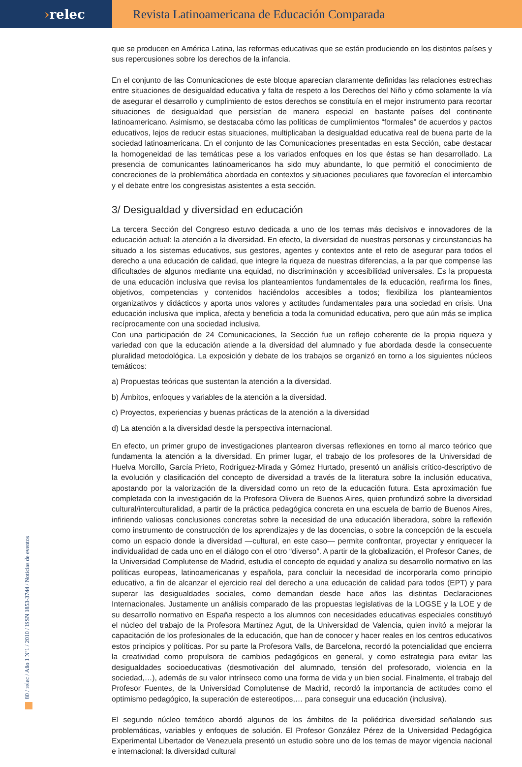› relec Revista Latinoamericana de Educación Comparada
que se producen en América Latina, las reformas educativas que se están produciendo en los distintos países y sus repercusiones sobre los derechos de la infancia.
En el conjunto de las Comunicaciones de este bloque aparecían claramente definidas las relaciones estrechas entre situaciones de desigualdad educativa y falta de respeto a los Derechos del Niño y cómo solamente la vía de asegurar el desarrollo y cumplimiento de estos derechos se constituía en el mejor instrumento para recortar situaciones de desigualdad que persistían de manera especial en bastante países del continente latinoamericano. Asimismo, se destacaba cómo las políticas de cumplimientos “formales” de acuerdos y pactos educativos, lejos de reducir estas situaciones, multiplicaban la desigualdad educativa real de buena parte de la sociedad latinoamericana. En el conjunto de las Comunicaciones presentadas en esta Sección, cabe destacar la homogeneidad de las temáticas pese a los variados enfoques en los que éstas se han desarrollado. La presencia de comunicantes latinoamericanos ha sido muy abundante, lo que permitió el conocimiento de concreciones de la problemática abordada en contextos y situaciones peculiares que favorecían el intercambio y el debate entre los congresistas asistentes a esta sección.
3/ Desigualdad y diversidad en educación
La tercera Sección del Congreso estuvo dedicada a uno de los temas más decisivos e innovadores de la educación actual: la atención a la diversidad. En efecto, la diversidad de nuestras personas y circunstancias ha situado a los sistemas educativos, sus gestores, agentes y contextos ante el reto de asegurar para todos el derecho a una educación de calidad, que integre la riqueza de nuestras diferencias, a la par que compense las dificultades de algunos mediante una equidad, no discriminación y accesibilidad universales. Es la propuesta de una educación inclusiva que revisa los planteamientos fundamentales de la educación, reafirma los fines, objetivos, competencias y contenidos haciéndolos accesibles a todos; flexibiliza los planteamientos organizativos y didácticos y aporta unos valores y actitudes fundamentales para una sociedad en crisis. Una educación inclusiva que implica, afecta y beneficia a toda la comunidad educativa, pero que aún más se implica recíprocamente con una sociedad inclusiva.
Con una participación de 24 Comunicaciones, la Sección fue un reflejo coherente de la propia riqueza y variedad con que la educación atiende a la diversidad del alumnado y fue abordada desde la consecuente pluralidad metodológica. La exposición y debate de los trabajos se organizó en torno a los siguientes núcleos temáticos:
a) Propuestas teóricas que sustentan la atención a la diversidad.
b) Ámbitos, enfoques y variables de la atención a la diversidad.
c) Proyectos, experiencias y buenas prácticas de la atención a la diversidad
d) La atención a la diversidad desde la perspectiva internacional.
En efecto, un primer grupo de investigaciones plantearon diversas reflexiones en torno al marco teórico que fundamenta la atención a la diversidad. En primer lugar, el trabajo de los profesores de la Universidad de Huelva Morcillo, García Prieto, Rodríguez-Mirada y Gómez Hurtado, presentó un análisis crítico-descriptivo de la evolución y clasificación del concepto de diversidad a través de la literatura sobre la inclusión educativa, apostando por la valorización de la diversidad como un reto de la educación futura. Esta aproximación fue completada con la investigación de la Profesora Olivera de Buenos Aires, quien profundizó sobre la diversidad cultural/interculturalidad, a partir de la práctica pedagógica concreta en una escuela de barrio de Buenos Aires, infiriendo valiosas conclusiones concretas sobre la necesidad de una educación liberadora, sobre la reflexión como instrumento de construcción de los aprendizajes y de las docencias, o sobre la concepción de la escuela como un espacio donde la diversidad —cultural, en este caso— permite confrontar, proyectar y enriquecer la individualidad de cada uno en el diálogo con el otro “diverso”. A partir de la globalización, el Profesor Canes, de la Universidad Complutense de Madrid, estudia el concepto de equidad y analiza su desarrollo normativo en las políticas europeas, latinoamericanas y española, para concluir la necesidad de incorporarla como principio educativo, a fin de alcanzar el ejercicio real del derecho a una educación de calidad para todos (EPT) y para superar las desigualdades sociales, como demandan desde hace años las distintas Declaraciones Internacionales. Justamente un análisis comparado de las propuestas legislativas de la LOGSE y la LOE y de su desarrollo normativo en España respecto a los alumnos con necesidades educativas especiales constituyó el núcleo del trabajo de la Profesora Martínez Agut, de la Universidad de Valencia, quien invitó a mejorar la capacitación de los profesionales de la educación, que han de conocer y hacer reales en los centros educativos estos principios y políticas. Por su parte la Profesora Valls, de Barcelona, recordó la potencialidad que encierra la creatividad como propulsora de cambios pedagógicos en general, y como estrategia para evitar las desigualdades socioeducativas (desmotivación del alumnado, tensión del profesorado, violencia en la sociedad,…), además de su valor intrínseco como una forma de vida y un bien social. Finalmente, el trabajo del Profesor Fuentes, de la Universidad Complutense de Madrid, recordó la importancia de actitudes como el optimismo pedagógico, la superación de estereotipos,… para conseguir una educación (inclusiva).
El segundo núcleo temático abordó algunos de los ámbitos de la poliédrica diversidad señalando sus problemáticas, variables y enfoques de solución. El Profesor González Pérez de la Universidad Pedagógica Experimental Libertador de Venezuela presentó un estudio sobre uno de los temas de mayor vigencia nacional e internacional: la diversidad cultural
80 / relec / Año 1 Nº1 / 2010 / ISSN 1853-3744 / Noticias de eventos